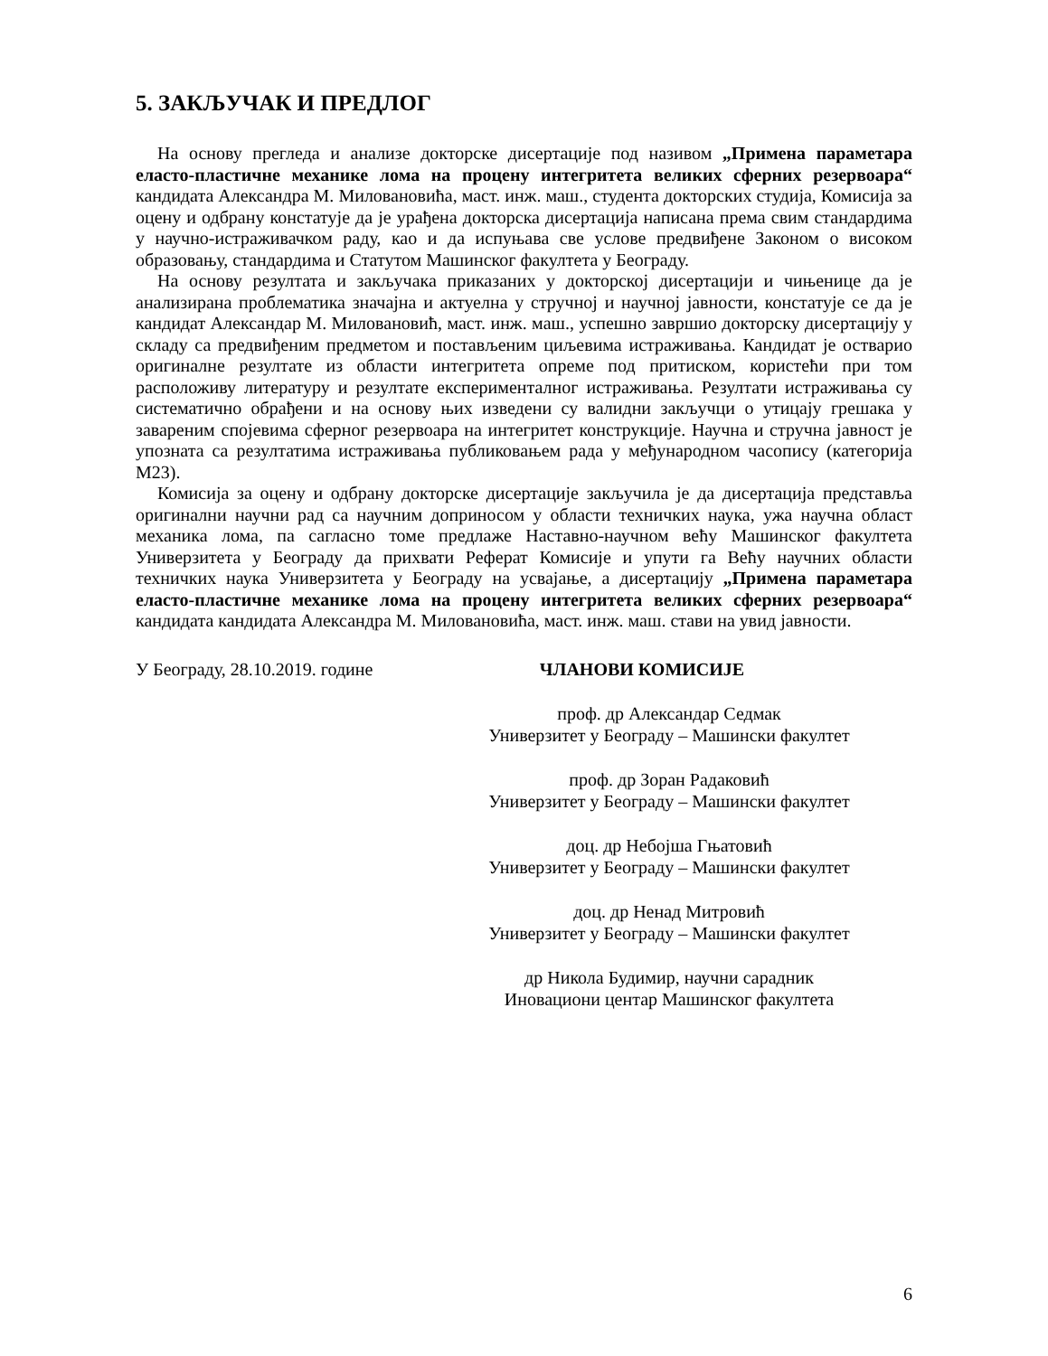5. ЗАКЉУЧАК И ПРЕДЛОГ
На основу прегледа и анализе докторске дисертације под називом „Примена параметара еласто-пластичне механике лома на процену интегритета великих сферних резервоара“ кандидата Александра М. Миловановића, маст. инж. маш., студента докторских студија, Комисија за оцену и одбрану констатује да је урађена докторска дисертација написана према свим стандардима у научно-истраживачком раду, као и да испуњава све услове предвиђене Законом о високом образовању, стандардима и Статутом Машинског факултета у Београду.
На основу резултата и закључака приказаних у докторској дисертацији и чињенице да је анализирана проблематика значајна и актуелна у стручној и научној јавности, констатује се да је кандидат Александар М. Миловановић, маст. инж. маш., успешно завршио докторску дисертацију у складу са предвиђеним предметом и постављеним циљевима истраживања. Кандидат је остварио оригиналне резултате из области интегритета опреме под притиском, користећи при том расположиву литературу и резултате експерименталног истраживања. Резултати истраживања су систематично обрађени и на основу њих изведени су валидни закључци о утицају грешака у завареним спојевима сферног резервоара на интегритет конструкције. Научна и стручна јавност је упозната са резултатима истраживања публиковањем рада у међународном часопису (категорија М23).
Комисија за оцену и одбрану докторске дисертације закључила је да дисертација представља оригинални научни рад са научним доприносом у области техничких наука, ужа научна област механика лома, па сагласно томе предлаже Наставно-научном већу Машинског факултета Универзитета у Београду да прихвати Реферат Комисије и упути га Већу научних области техничких наука Универзитета у Београду на усвајање, а дисертацију „Примена параметара еласто-пластичне механике лома на процену интегритета великих сферних резервоара“ кандидата кандидата Александра М. Миловановића, маст. инж. маш. стави на увид јавности.
У Београду, 28.10.2019. године ЧЛАНОВИ КОМИСИЈЕ
проф. др Александар Седмак
Универзитет у Београду – Машински факултет
проф. др Зоран Радаковић
Универзитет у Београду – Машински факултет
доц. др Небојша Гњатовић
Универзитет у Београду – Машински факултет
доц. др Ненад Митровић
Универзитет у Београду – Машински факултет
др Никола Будимир, научни сарадник
Иновациони центар Машинског факултета
6